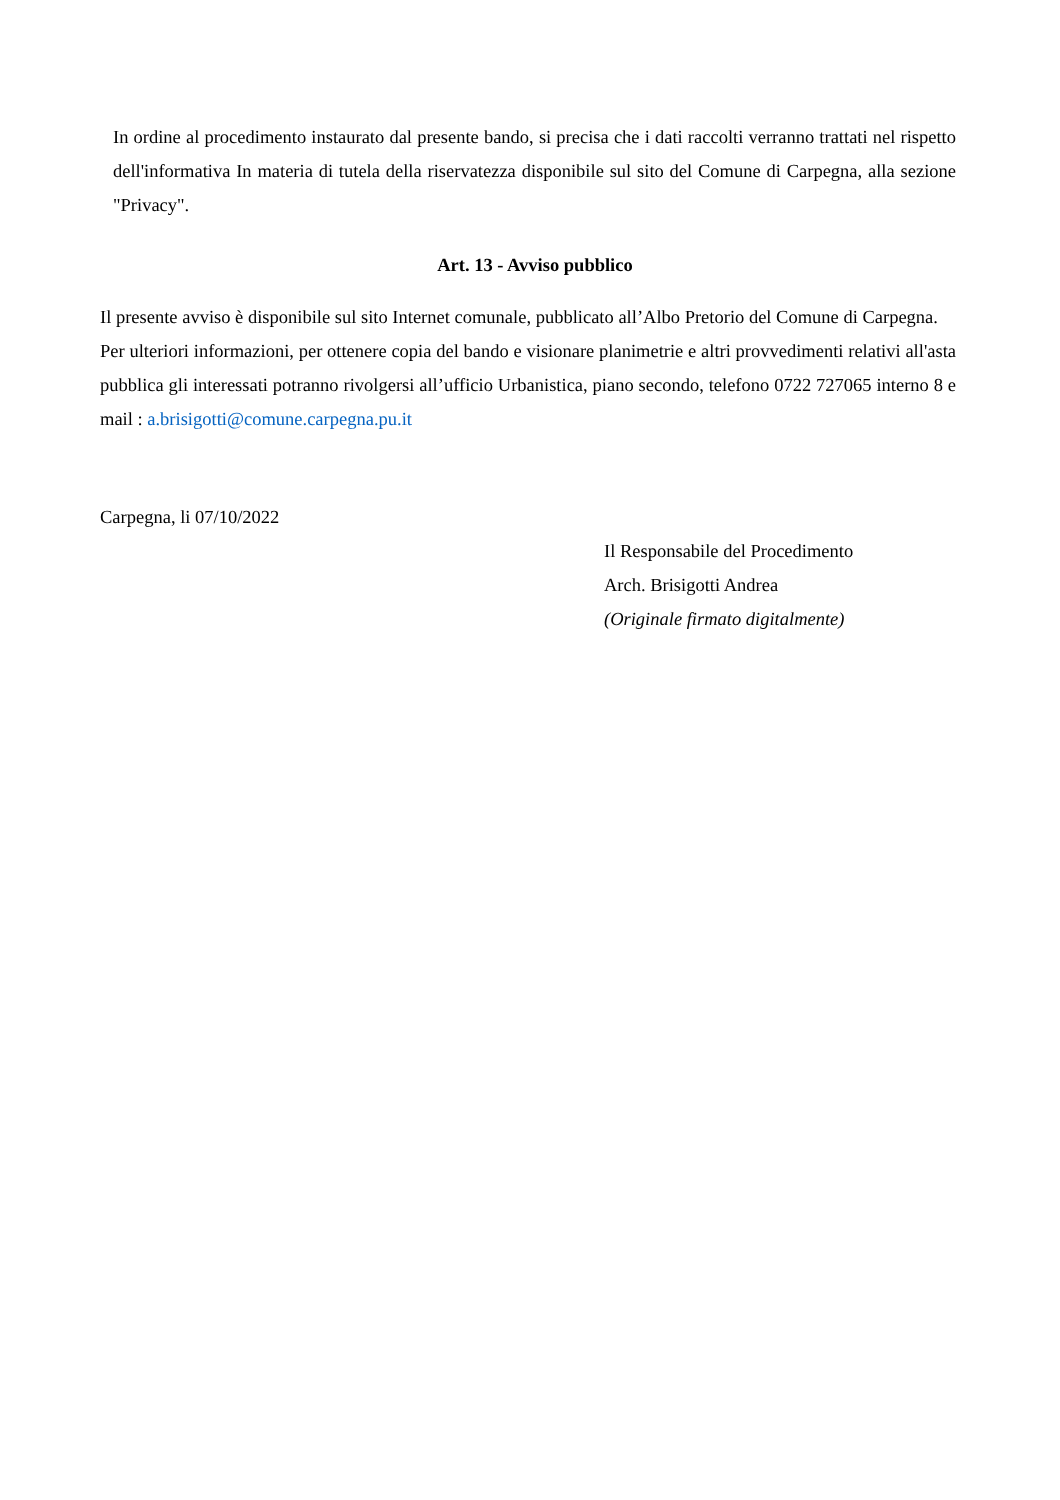In ordine al procedimento instaurato dal presente bando, si precisa che i dati raccolti verranno trattati nel rispetto dell'informativa In materia di tutela della riservatezza disponibile sul sito del Comune di Carpegna, alla sezione "Privacy".
Art. 13 - Avviso pubblico
Il presente avviso è disponibile sul sito Internet comunale, pubblicato all’Albo Pretorio del Comune di Carpegna.
Per ulteriori informazioni, per ottenere copia del bando e visionare planimetrie e altri provvedimenti relativi all'asta pubblica gli interessati potranno rivolgersi all’ufficio Urbanistica, piano secondo, telefono 0722 727065 interno 8 e mail : a.brisigotti@comune.carpegna.pu.it
Carpegna, li 07/10/2022
Il Responsabile del Procedimento
Arch. Brisigotti Andrea
(Originale firmato digitalmente)